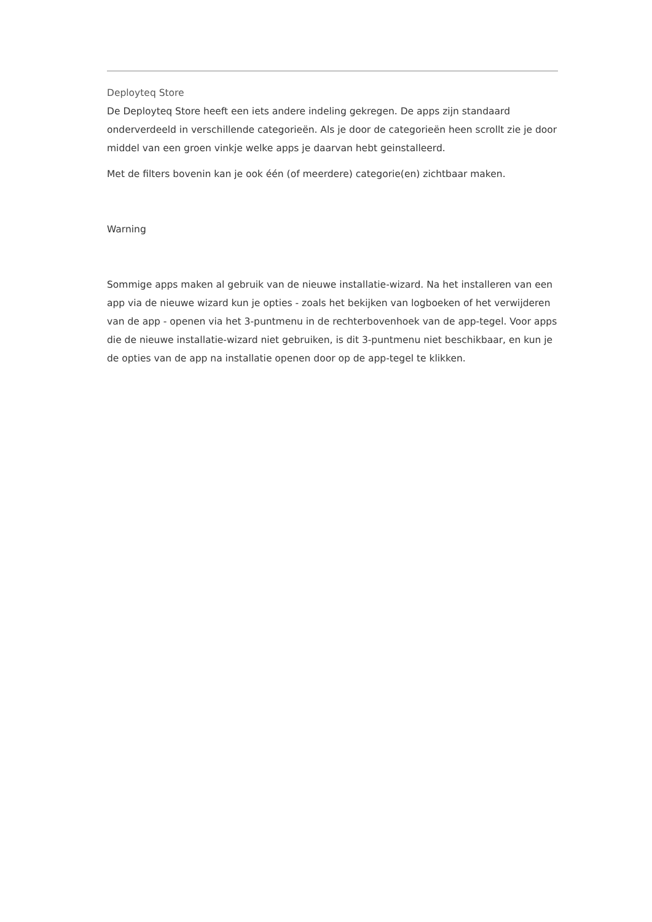Deployteq Store
De Deployteq Store heeft een iets andere indeling gekregen. De apps zijn standaard onderverdeeld in verschillende categorieën. Als je door de categorieën heen scrollt zie je door middel van een groen vinkje welke apps je daarvan hebt geinstalleerd.
Met de filters bovenin kan je ook één (of meerdere) categorie(en) zichtbaar maken.
Warning
Sommige apps maken al gebruik van de nieuwe installatie-wizard. Na het installeren van een app via de nieuwe wizard kun je opties - zoals het bekijken van logboeken of het verwijderen van de app - openen via het 3-puntmenu in de rechterbovenhoek van de app-tegel. Voor apps die de nieuwe installatie-wizard niet gebruiken, is dit 3-puntmenu niet beschikbaar, en kun je de opties van de app na installatie openen door op de app-tegel te klikken.